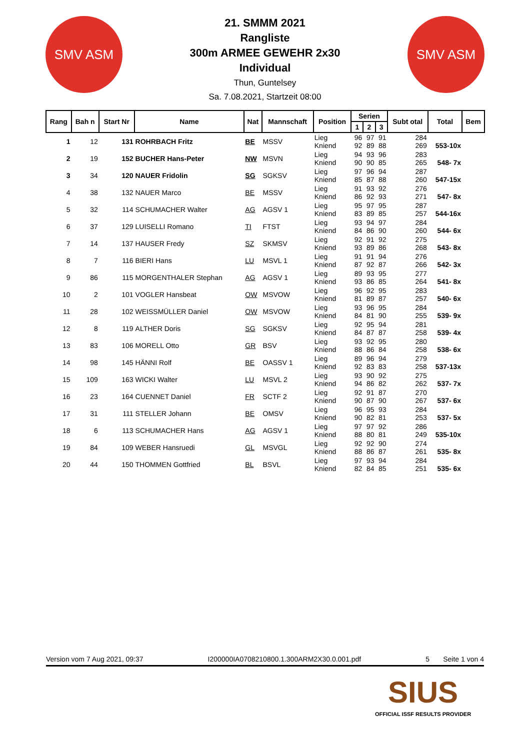SMV ASM SMV ASM
21. SMMM 2021
Rangliste
300m ARMEE GEWEHR 2x30
Individual
Thun, Guntelsey
Sa. 7.08.2021, Startzeit 08:00
| Rang | Bah n | Start Nr | Name | Nat | Mannschaft | Position | Serien | | | Subt otal | Total | Bem |
| --- | --- | --- | --- | --- | --- | --- | --- | --- | --- | --- | --- | --- |
| | | | | | | | 1 | 2 | 3 | | | |
| 1 | 12 | 131 | ROHRBACH Fritz | BE | MSSV | Lieg Kniend | 96 92 | 97 89 | 91 88 | 284 269 | 553-10x | |
| 2 | 19 | 152 | BUCHER Hans-Peter | NW | MSVN | Lieg Kniend | 94 90 | 93 90 | 96 85 | 283 265 | 548- 7x | |
| 3 | 34 | 120 | NAUER Fridolin | SG | SGKSV | Lieg Kniend | 97 85 | 96 87 | 94 88 | 287 260 | 547-15x | |
| 4 | 38 | 132 | NAUER Marco | BE | MSSV | Lieg Kniend | 91 86 | 93 92 | 92 93 | 276 271 | 547- 8x | |
| 5 | 32 | 114 | SCHUMACHER Walter | AG | AGSV 1 | Lieg Kniend | 95 83 | 97 89 | 95 85 | 287 257 | 544-16x | |
| 6 | 37 | 129 | LUISELLI Romano | TI | FTST | Lieg Kniend | 93 84 | 94 86 | 97 90 | 284 260 | 544- 6x | |
| 7 | 14 | 137 | HAUSER Fredy | SZ | SKMSV | Lieg Kniend | 92 93 | 91 89 | 92 86 | 275 268 | 543- 8x | |
| 8 | 7 | 116 | BIERI Hans | LU | MSVL 1 | Lieg Kniend | 91 87 | 91 92 | 94 87 | 276 266 | 542- 3x | |
| 9 | 86 | 115 | MORGENTHALER Stephan | AG | AGSV 1 | Lieg Kniend | 89 93 | 93 86 | 95 85 | 277 264 | 541- 8x | |
| 10 | 2 | 101 | VOGLER Hansbeat | OW | MSVOW | Lieg Kniend | 96 81 | 92 89 | 95 87 | 283 257 | 540- 6x | |
| 11 | 28 | 102 | WEISSMÜLLER Daniel | OW | MSVOW | Lieg Kniend | 93 84 | 96 81 | 95 90 | 284 255 | 539- 9x | |
| 12 | 8 | 119 | ALTHER Doris | SG | SGKSV | Lieg Kniend | 92 84 | 95 87 | 94 87 | 281 258 | 539- 4x | |
| 13 | 83 | 106 | MORELL Otto | GR | BSV | Lieg Kniend | 93 88 | 92 86 | 95 84 | 280 258 | 538- 6x | |
| 14 | 98 | 145 | HÄNNI Rolf | BE | OASSV 1 | Lieg Kniend | 89 92 | 96 83 | 94 83 | 279 258 | 537-13x | |
| 15 | 109 | 163 | WICKI Walter | LU | MSVL 2 | Lieg Kniend | 93 94 | 90 86 | 92 82 | 275 262 | 537- 7x | |
| 16 | 23 | 164 | CUENNET Daniel | FR | SCTF 2 | Lieg Kniend | 92 90 | 91 87 | 87 90 | 270 267 | 537- 6x | |
| 17 | 31 | 111 | STELLER Johann | BE | OMSV | Lieg Kniend | 96 90 | 95 82 | 93 81 | 284 253 | 537- 5x | |
| 18 | 6 | 113 | SCHUMACHER Hans | AG | AGSV 1 | Lieg Kniend | 97 88 | 97 80 | 92 81 | 286 249 | 535-10x | |
| 19 | 84 | 109 | WEBER Hansruedi | GL | MSVGL | Lieg Kniend | 92 88 | 92 86 | 90 87 | 274 261 | 535- 8x | |
| 20 | 44 | 150 | THOMMEN Gottfried | BL | BSVL | Lieg Kniend | 97 82 | 93 84 | 94 85 | 284 251 | 535- 6x | |
Version vom 7 Aug 2021, 09:37 I200000IA0708210800.1.300ARM2X30.0.001.pdf 5 Seite 1 von 4
SIUS
OFFICIAL ISSF RESULTS PROVIDER